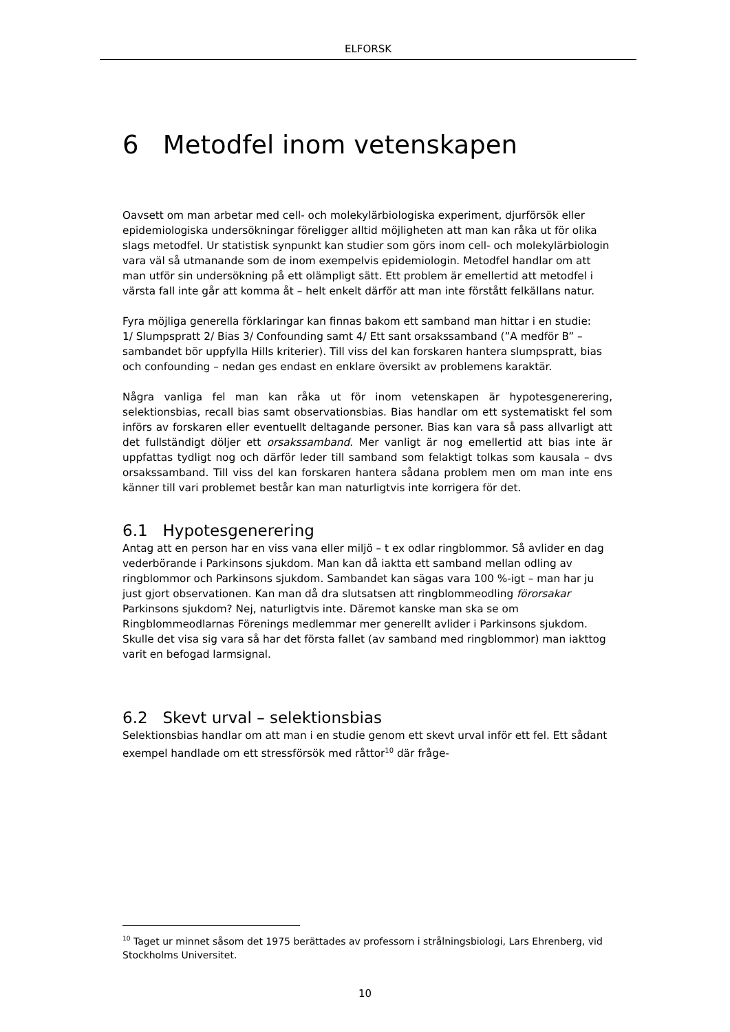ELFORSK
6 Metodfel inom vetenskapen
Oavsett om man arbetar med cell- och molekylärbiologiska experiment, djurförsök eller epidemiologiska undersökningar föreligger alltid möjligheten att man kan råka ut för olika slags metodfel. Ur statistisk synpunkt kan studier som görs inom cell- och molekylärbiologin vara väl så utmanande som de inom exempelvis epidemiologin. Metodfel handlar om att man utför sin undersökning på ett olämpligt sätt. Ett problem är emellertid att metodfel i värsta fall inte går att komma åt – helt enkelt därför att man inte förstått felkällans natur.
Fyra möjliga generella förklaringar kan finnas bakom ett samband man hittar i en studie:
1/ Slumpspratt 2/ Bias 3/ Confounding samt 4/ Ett sant orsakssamband (”A medför B” – sambandet bör uppfylla Hills kriterier). Till viss del kan forskaren hantera slumpspratt, bias och confounding – nedan ges endast en enklare översikt av problemens karaktär.
Några vanliga fel man kan råka ut för inom vetenskapen är hypotesgenerering, selektionsbias, recall bias samt observationsbias. Bias handlar om ett systematiskt fel som införs av forskaren eller eventuellt deltagande personer. Bias kan vara så pass allvarligt att det fullständigt döljer ett orsakssamband. Mer vanligt är nog emellertid att bias inte är uppfattas tydligt nog och därför leder till samband som felaktigt tolkas som kausala – dvs orsakssamband. Till viss del kan forskaren hantera sådana problem men om man inte ens känner till vari problemet består kan man naturligtvis inte korrigera för det.
6.1 Hypotesgenerering
Antag att en person har en viss vana eller miljö – t ex odlar ringblommor. Så avlider en dag vederbörande i Parkinsons sjukdom. Man kan då iaktta ett samband mellan odling av ringblommor och Parkinsons sjukdom. Sambandet kan sägas vara 100 %-igt – man har ju just gjort observationen. Kan man då dra slutsatsen att ringblommeodling förorsakar Parkinsons sjukdom? Nej, naturligtvis inte. Däremot kanske man ska se om Ringblommeodlarnas Förenings medlemmar mer generellt avlider i Parkinsons sjukdom. Skulle det visa sig vara så har det första fallet (av samband med ringblommor) man iakttog varit en befogad larmsignal.
6.2 Skevt urval – selektionsbias
Selektionsbias handlar om att man i en studie genom ett skevt urval inför ett fel. Ett sådant exempel handlade om ett stressförsök med råttor<sup>10</sup> där fråge-
<sup>10</sup> Taget ur minnet såsom det 1975 berättades av professorn i strålningsbiologi, Lars Ehrenberg, vid Stockholms Universitet.
10